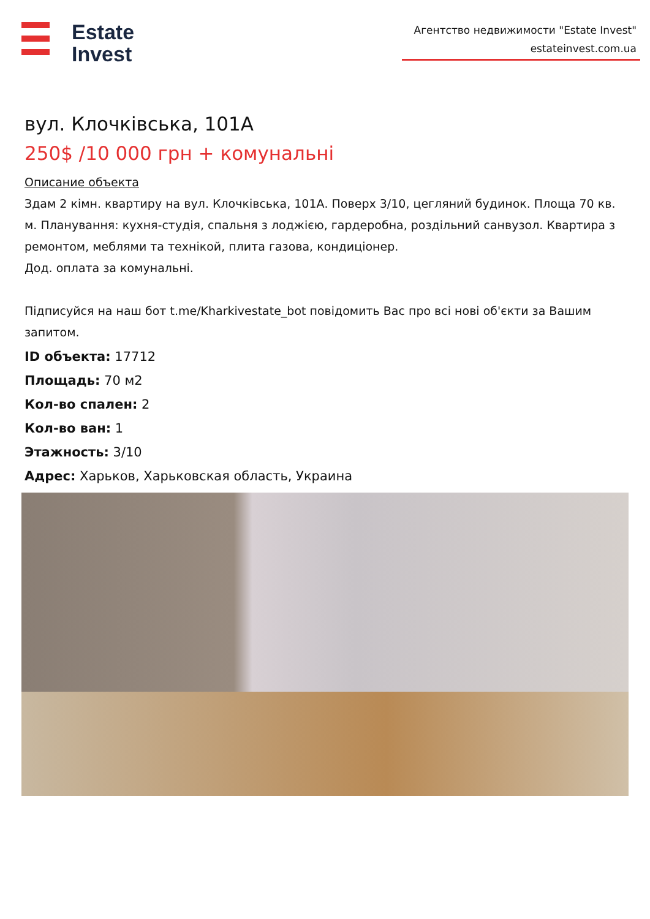Estate
Invest
Агентство недвижимости "Estate Invest"
estateinvest.com.ua
вул. Клочківська, 101А
250$ /10 000 грн + комунальні
Описание объекта
Здам 2 кімн. квартиру на вул. Клочківська, 101А. Поверх 3/10, цегляний будинок. Площа 70 кв. м. Планування: кухня-студія, спальня з лоджією, гардеробна, роздільний санвузол. Квартира з ремонтом, меблями та технікой, плита газова, кондиціонер.
Дод. оплата за комунальні.
Підписуйся на наш бот t.me/Kharkivestate_bot повідомить Вас про всі нові об'єкти за Вашим запитом.
ID объекта: 17712
Площадь: 70 м2
Кол-во спален: 2
Кол-во ван: 1
Этажность: 3/10
Адрес: Харьков, Харьковская область, Украина